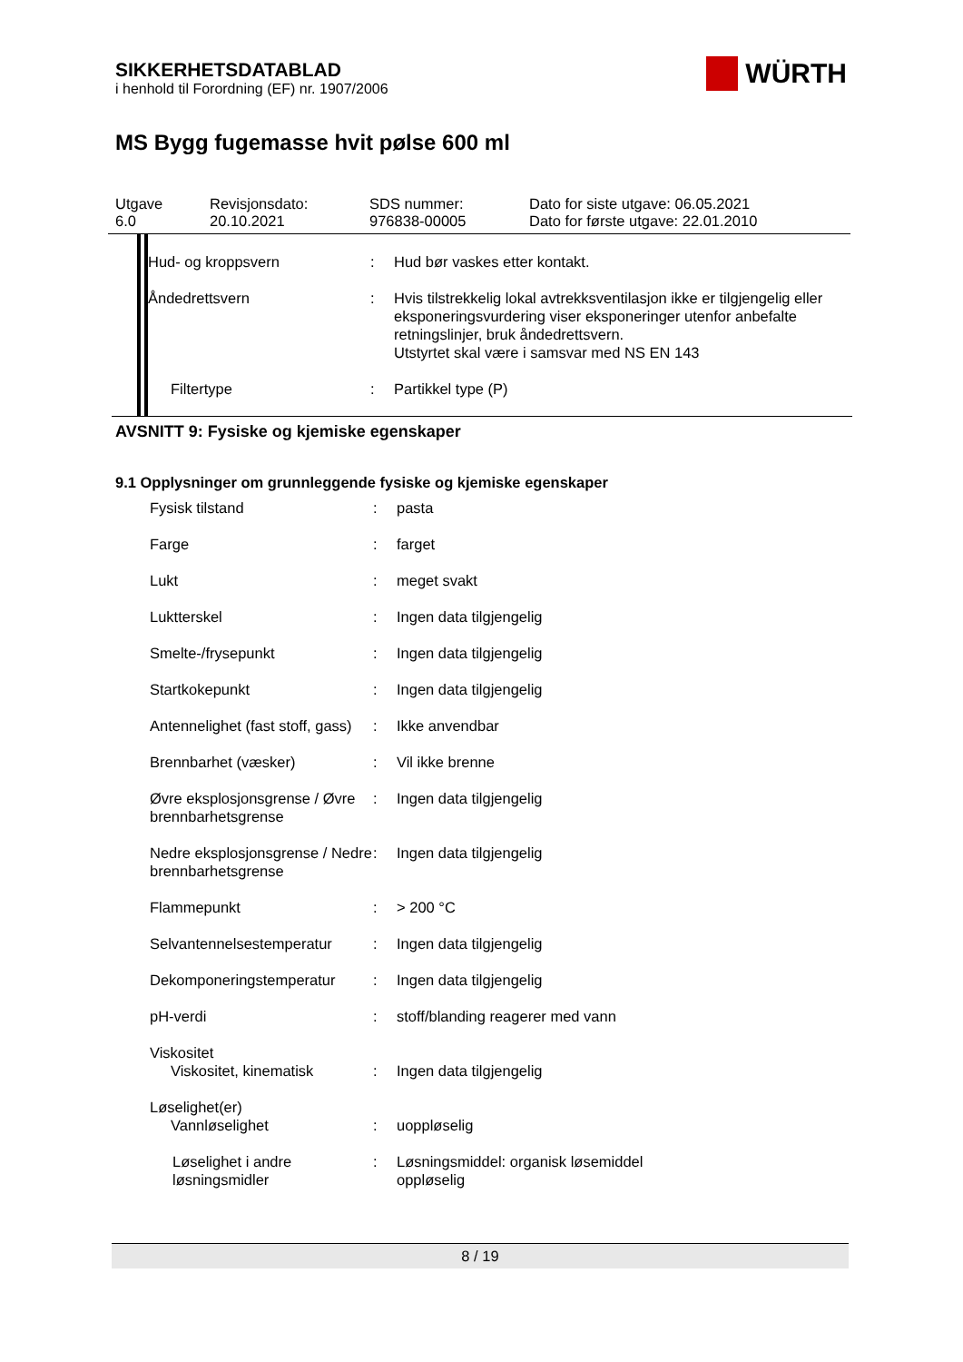WÜRTH
SIKKERHETSDATABLAD
i henhold til Forordning (EF) nr. 1907/2006
MS Bygg fugemasse hvit pølse 600 ml
Utgave
6.0
Revisjonsdato:
20.10.2021
SDS nummer:
976838-00005
Dato for siste utgave: 06.05.2021
Dato for første utgave: 22.01.2010
| Hud- og kroppsvern | : | Hud bør vaskes etter kontakt. |
| Åndedrettsvern | : | Hvis tilstrekkelig lokal avtrekksventilasjon ikke er tilgjengelig eller eksponeringsvurdering viser eksponeringer utenfor anbefalte retningslinjer, bruk åndedrettsvern. Utstyrtet skal være i samsvar med NS EN 143 |
| Filtertype | : | Partikkel type (P) |
AVSNITT 9: Fysiske og kjemiske egenskaper
9.1 Opplysninger om grunnleggende fysiske og kjemiske egenskaper
| Fysisk tilstand | : | pasta |
| Farge | : | farget |
| Lukt | : | meget svakt |
| Luktterskel | : | Ingen data tilgjengelig |
| Smelte-/frysepunkt | : | Ingen data tilgjengelig |
| Startkokepunkt | : | Ingen data tilgjengelig |
| Antennelighet (fast stoff, gass) | : | Ikke anvendbar |
| Brennbarhet (væsker) | : | Vil ikke brenne |
| Øvre eksplosjonsgrense / Øvre brennbarhetsgrense | : | Ingen data tilgjengelig |
| Nedre eksplosjonsgrense / Nedre brennbarhetsgrense | : | Ingen data tilgjengelig |
| Flammepunkt | : | > 200 °C |
| Selvantennelsestemperatur | : | Ingen data tilgjengelig |
| Dekomponeringstemperatur | : | Ingen data tilgjengelig |
| pH-verdi | : | stoff/blanding reagerer med vann |
| Viskositet Viskositet, kinematisk | : | Ingen data tilgjengelig |
| Løselighet(er) Vannløselighet | : | uoppløselig |
| Løselighet i andre løsningsmidler | : | Løsningsmiddel: organisk løsemiddel oppløselig |
8 / 19